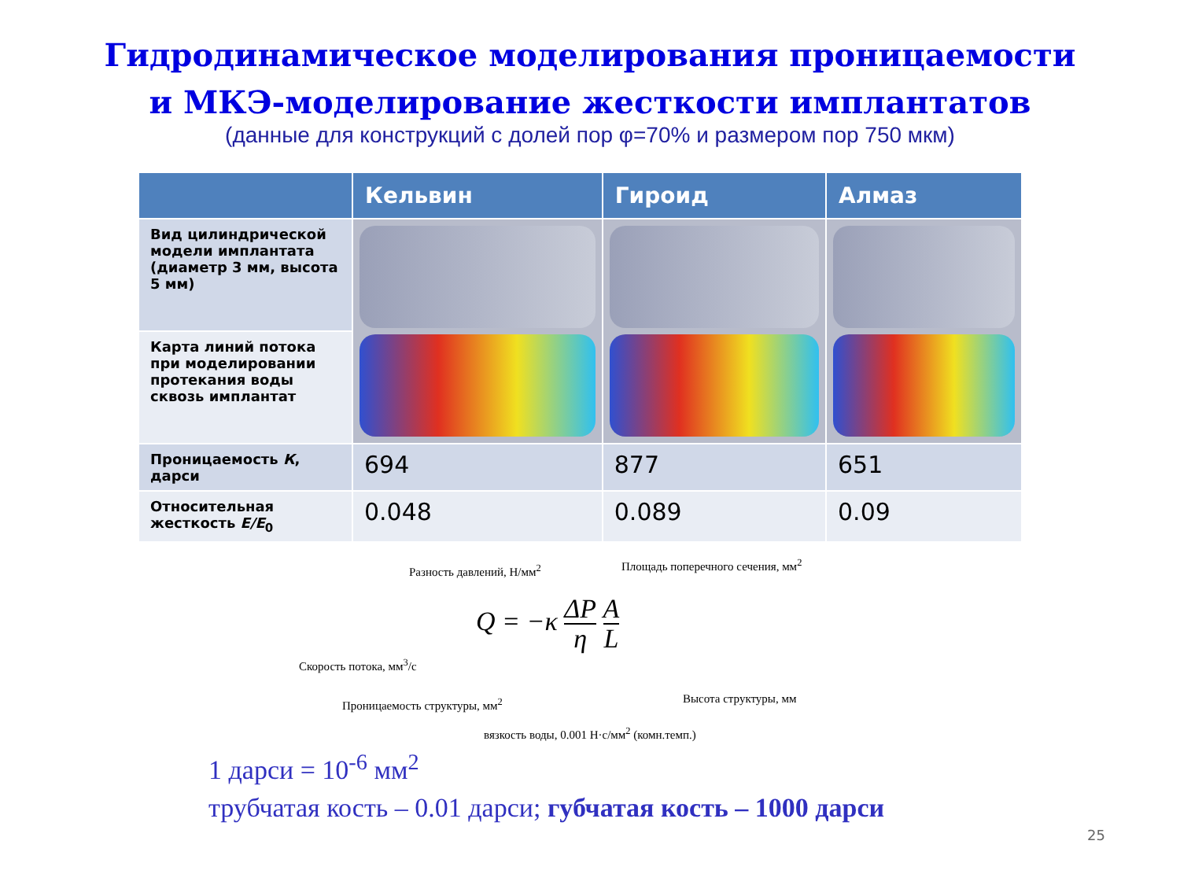Гидродинамическое моделирования проницаемости
и МКЭ-моделирование жесткости имплантатов
(данные для конструкций с долей пор φ=70% и размером пор 750 мкм)
| | Кельвин | Гироид | Алмаз |
| --- | --- | --- | --- |
| Вид цилиндрической модели имплантата (диаметр 3 мм, высота 5 мм) | | | |
| Карта линий потока при моделировании протекания воды сквозь имплантат | | | |
| Проницаемость К , дарси | 694 | 877 | 651 |
| Относительная жесткость E/E<sub>0</sub> | 0.048 | 0.089 | 0.09 |
Разность давлений, Н/мм<sup>2</sup>
Площадь поперечного сечения, мм<sup>2</sup>
Q = −κ ΔP
η A
L
Скорость потока, мм<sup>3</sup>/с
Проницаемость структуры, мм<sup>2</sup> Высота структуры, мм
вязкость воды, 0.001 Н·с/мм<sup>2</sup> (комн.темп.)
1 дарси = 10<sup>-6</sup> мм<sup>2</sup>
трубчатая кость – 0.01 дарси; губчатая кость – 1000 дарси
25